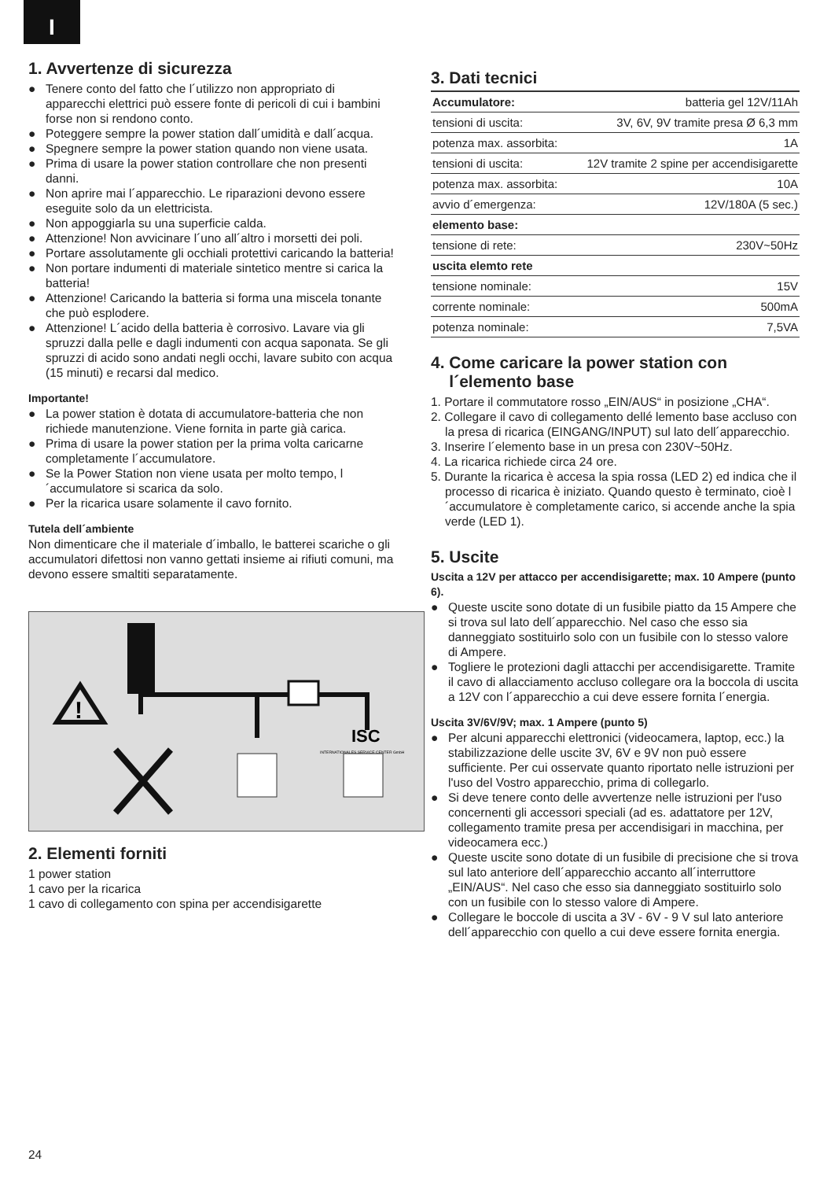I
1. Avvertenze di sicurezza
● Tenere conto del fatto che l´utilizzo non appropriato di apparecchi elettrici può essere fonte di pericoli di cui i bambini forse non si rendono conto.
● Poteggere sempre la power station dall´umidità e dall´acqua.
● Spegnere sempre la power station quando non viene usata.
● Prima di usare la power station controllare che non presenti danni.
● Non aprire mai l´apparecchio. Le riparazioni devono essere eseguite solo da un elettricista.
● Non appoggiarla su una superficie calda.
● Attenzione! Non avvicinare l´uno all´altro i morsetti dei poli.
● Portare assolutamente gli occhiali protettivi caricando la batteria!
● Non portare indumenti di materiale sintetico mentre si carica la batteria!
● Attenzione! Caricando la batteria si forma una miscela tonante che può esplodere.
● Attenzione! L´acido della batteria è corrosivo. Lavare via gli spruzzi dalla pelle e dagli indumenti con acqua saponata. Se gli spruzzi di acido sono andati negli occhi, lavare subito con acqua (15 minuti) e recarsi dal medico.
Importante!
● La power station è dotata di accumulatore-batteria che non richiede manutenzione. Viene fornita in parte già carica.
● Prima di usare la power station per la prima volta caricarne completamente l´accumulatore.
● Se la Power Station non viene usata per molto tempo, l´accumulatore si scarica da solo.
● Per la ricarica usare solamente il cavo fornito.
Tutela dell´ambiente
Non dimenticare che il materiale d´imballo, le batterei scariche o gli accumulatori difettosi non vanno gettati insieme ai rifiuti comuni, ma devono essere smaltiti separatamente.
!
ISC
INTERNATIONALES SERVICE CENTER GmbH
2. Elementi forniti
1 power station
1 cavo per la ricarica
1 cavo di collegamento con spina per accendisigarette
3. Dati tecnici
| Accumulatore: | batteria gel 12V/11Ah |
| tensioni di uscita: | 3V, 6V, 9V tramite presa Ø 6,3 mm |
| potenza max. assorbita: | 1A |
| tensioni di uscita: | 12V tramite 2 spine per accendisigarette |
| potenza max. assorbita: | 10A |
| avvio d´emergenza: | 12V/180A (5 sec.) |
| elemento base: | |
| tensione di rete: | 230V~50Hz |
| uscita elemto rete | |
| tensione nominale: | 15V |
| corrente nominale: | 500mA |
| potenza nominale: | 7,5VA |
4. Come caricare la power station con
l´elemento base
1. Portare il commutatore rosso „EIN/AUS“ in posizione „CHA“.
2. Collegare il cavo di collegamento dellé lemento base accluso con la presa di ricarica (EINGANG/INPUT) sul lato dell´apparecchio.
3. Inserire l´elemento base in un presa con 230V~50Hz.
4. La ricarica richiede circa 24 ore.
5. Durante la ricarica è accesa la spia rossa (LED 2) ed indica che il processo di ricarica è iniziato. Quando questo è terminato, cioè l´accumulatore è completamente carico, si accende anche la spia verde (LED 1).
5. Uscite
Uscita a 12V per attacco per accendisigarette; max. 10 Ampere (punto 6).
● Queste uscite sono dotate di un fusibile piatto da 15 Ampere che si trova sul lato dell´apparecchio. Nel caso che esso sia danneggiato sostituirlo solo con un fusibile con lo stesso valore di Ampere.
● Togliere le protezioni dagli attacchi per accendisigarette. Tramite il cavo di allacciamento accluso collegare ora la boccola di uscita a 12V con l´apparecchio a cui deve essere fornita l´energia.
Uscita 3V/6V/9V; max. 1 Ampere (punto 5)
● Per alcuni apparecchi elettronici (videocamera, laptop, ecc.) la stabilizzazione delle uscite 3V, 6V e 9V non può essere sufficiente. Per cui osservate quanto riportato nelle istruzioni per l'uso del Vostro apparecchio, prima di collegarlo.
● Si deve tenere conto delle avvertenze nelle istruzioni per l'uso concernenti gli accessori speciali (ad es. adattatore per 12V, collegamento tramite presa per accendisigari in macchina, per videocamera ecc.)
● Queste uscite sono dotate di un fusibile di precisione che si trova sul lato anteriore dell´apparecchio accanto all´interruttore „EIN/AUS“. Nel caso che esso sia danneggiato sostituirlo solo con un fusibile con lo stesso valore di Ampere.
● Collegare le boccole di uscita a 3V - 6V - 9 V sul lato anteriore dell´apparecchio con quello a cui deve essere fornita energia.
24